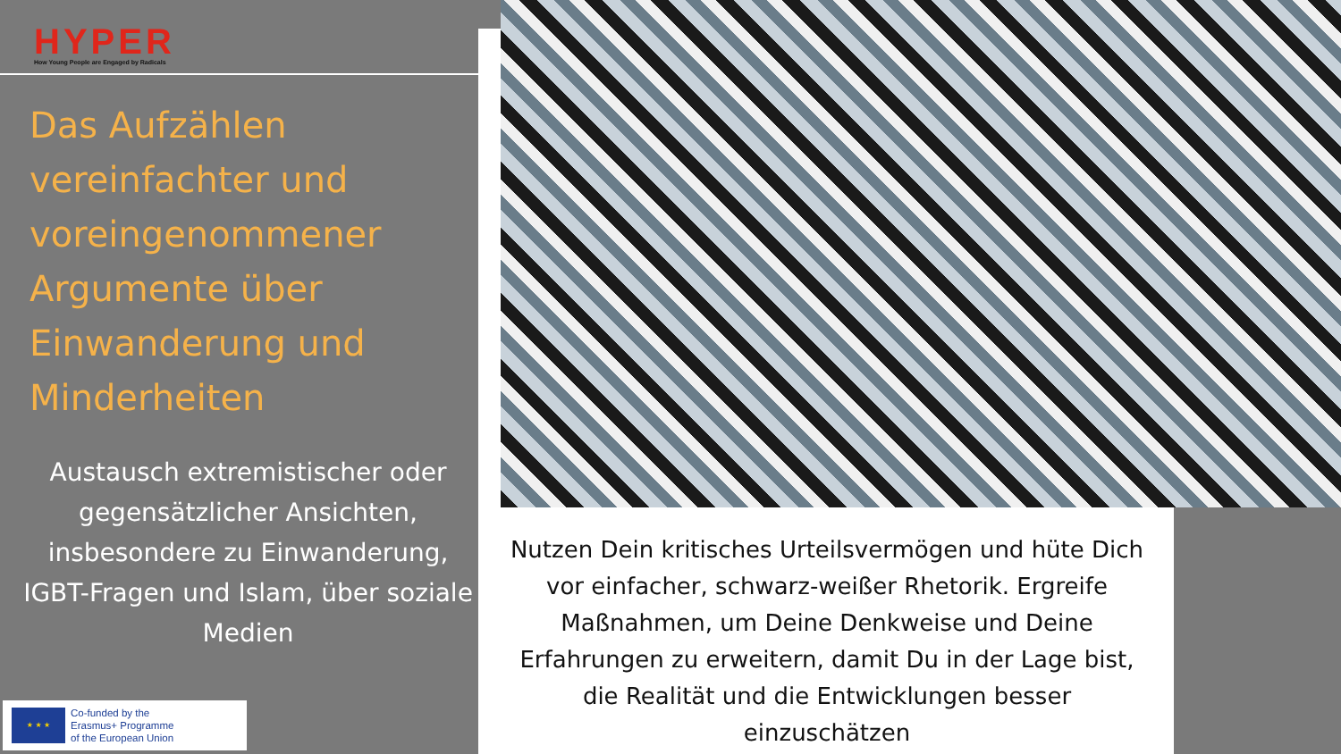HYPER
How Young People are Engaged by Radicals
Das Aufzählen vereinfachter und voreingenommener Argumente über Einwanderung und Minderheiten
Austausch extremistischer oder gegensätzlicher Ansichten, insbesondere zu Einwanderung, IGBT-Fragen und Islam, über soziale Medien
★ ★ ★
Co-funded by the
Erasmus+ Programme
of the European Union
Nutzen Dein kritisches Urteilsvermögen und hüte Dich vor einfacher, schwarz-weißer Rhetorik. Ergreife Maßnahmen, um Deine Denkweise und Deine Erfahrungen zu erweitern, damit Du in der Lage bist, die Realität und die Entwicklungen besser einzuschätzen